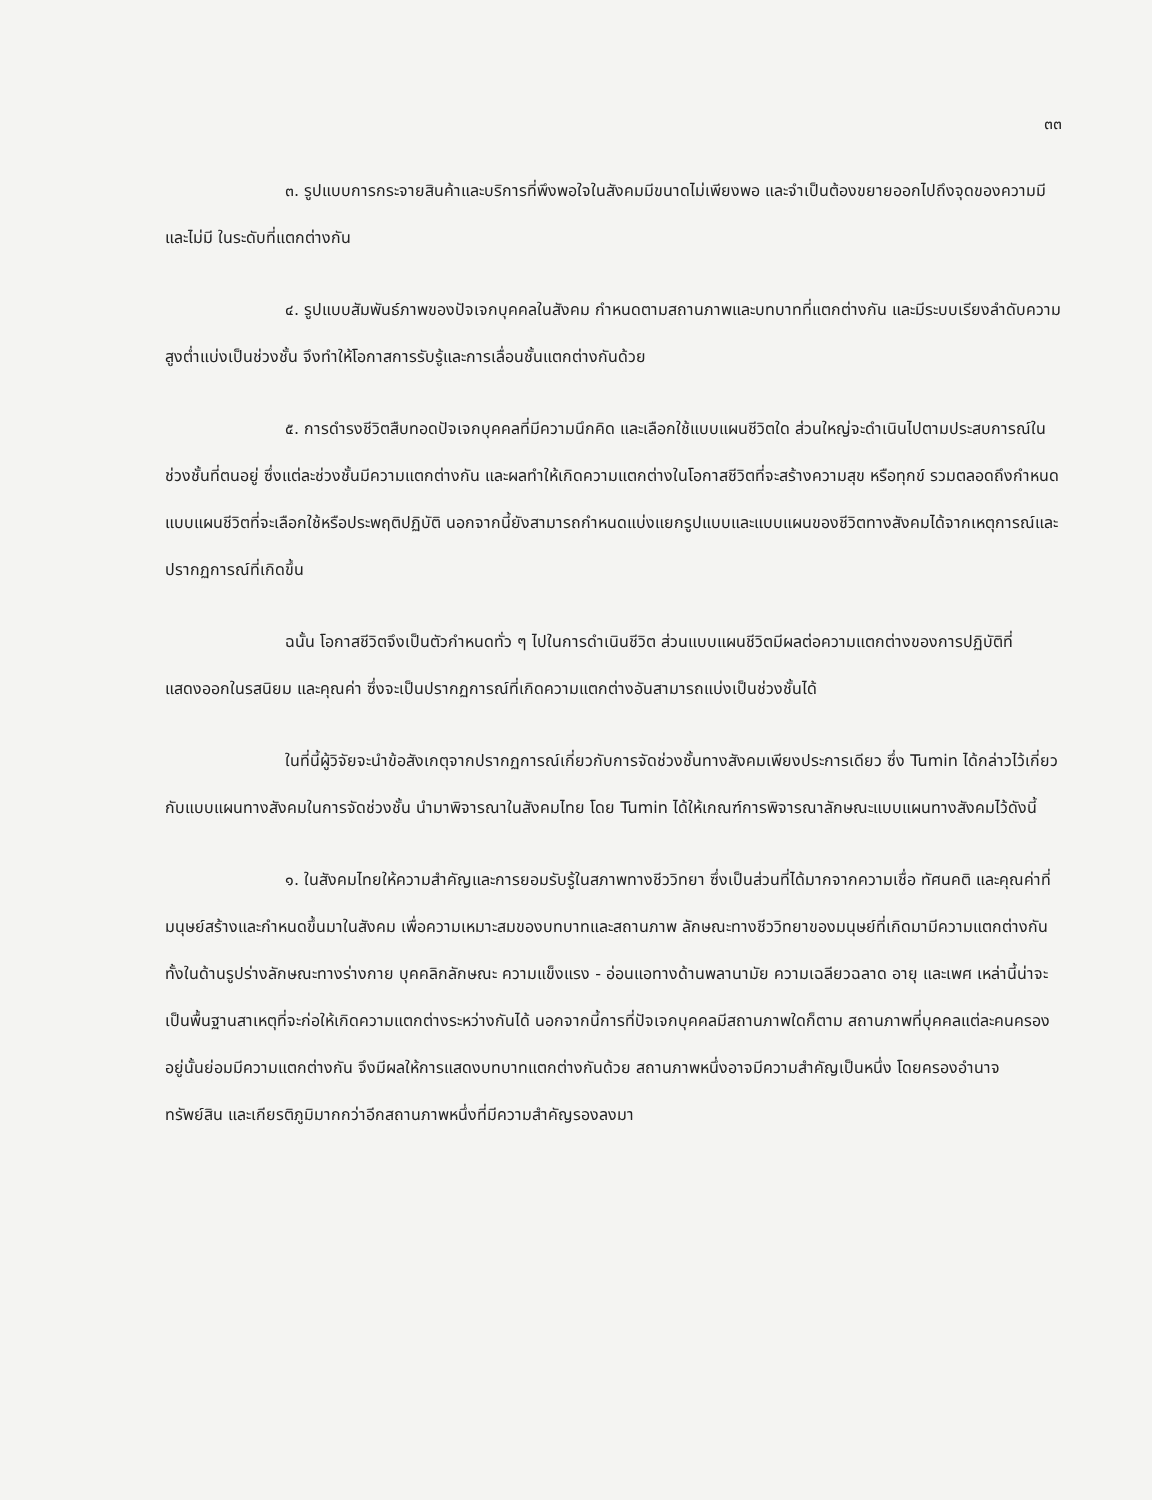๓๓
๓. รูปแบบการกระจายสินค้าและบริการที่พึงพอใจในสังคมมีขนาดไม่เพียงพอ และจำเป็นต้องขยายออกไปถึงจุดของความมีและไม่มี ในระดับที่แตกต่างกัน
๔. รูปแบบสัมพันธ์ภาพของปัจเจกบุคคลในสังคม กำหนดตามสถานภาพและบทบาทที่แตกต่างกัน และมีระบบเรียงลำดับความสูงต่ำแบ่งเป็นช่วงชั้น จึงทำให้โอกาสการรับรู้และการเลื่อนชั้นแตกต่างกันด้วย
๕. การดำรงชีวิตสืบทอดปัจเจกบุคคลที่มีความนึกคิด และเลือกใช้แบบแผนชีวิตใด ส่วนใหญ่จะดำเนินไปตามประสบการณ์ในช่วงชั้นที่ตนอยู่ ซึ่งแต่ละช่วงชั้นมีความแตกต่างกัน และผลทำให้เกิดความแตกต่างในโอกาสชีวิตที่จะสร้างความสุข หรือทุกข์ รวมตลอดถึงกำหนดแบบแผนชีวิตที่จะเลือกใช้หรือประพฤติปฏิบัติ นอกจากนี้ยังสามารถกำหนดแบ่งแยกรูปแบบและแบบแผนของชีวิตทางสังคมได้จากเหตุการณ์และปรากฏการณ์ที่เกิดขึ้น
ฉนั้น โอกาสชีวิตจึงเป็นตัวกำหนดทั่ว ๆ ไปในการดำเนินชีวิต ส่วนแบบแผนชีวิตมีผลต่อความแตกต่างของการปฏิบัติที่แสดงออกในรสนิยม และคุณค่า ซึ่งจะเป็นปรากฏการณ์ที่เกิดความแตกต่างอันสามารถแบ่งเป็นช่วงชั้นได้
ในที่นี้ผู้วิจัยจะนำข้อสังเกตุจากปรากฏการณ์เกี่ยวกับการจัดช่วงชั้นทางสังคมเพียงประการเดียว ซึ่ง Tumin ได้กล่าวไว้เกี่ยวกับแบบแผนทางสังคมในการจัดช่วงชั้น นำมาพิจารณาในสังคมไทย โดย Tumin ได้ให้เกณฑ์การพิจารณาลักษณะแบบแผนทางสังคมไว้ดังนี้
๑. ในสังคมไทยให้ความสำคัญและการยอมรับรู้ในสภาพทางชีววิทยา ซึ่งเป็นส่วนที่ได้มากจากความเชื่อ ทัศนคติ และคุณค่าที่มนุษย์สร้างและกำหนดขึ้นมาในสังคม เพื่อความเหมาะสมของบทบาทและสถานภาพ ลักษณะทางชีววิทยาของมนุษย์ที่เกิดมามีความแตกต่างกันทั้งในด้านรูปร่างลักษณะทางร่างกาย บุคคลิกลักษณะ ความแข็งแรง - อ่อนแอทางด้านพลานามัย ความเฉลียวฉลาด อายุ และเพศ เหล่านี้น่าจะเป็นพื้นฐานสาเหตุที่จะก่อให้เกิดความแตกต่างระหว่างกันได้ นอกจากนี้การที่ปัจเจกบุคคลมีสถานภาพใดก็ตาม สถานภาพที่บุคคลแต่ละคนครองอยู่นั้นย่อมมีความแตกต่างกัน จึงมีผลให้การแสดงบทบาทแตกต่างกันด้วย สถานภาพหนึ่งอาจมีความสำคัญเป็นหนึ่ง โดยครองอำนาจ ทรัพย์สิน และเกียรติภูมิมากกว่าอีกสถานภาพหนึ่งที่มีความสำคัญรองลงมา